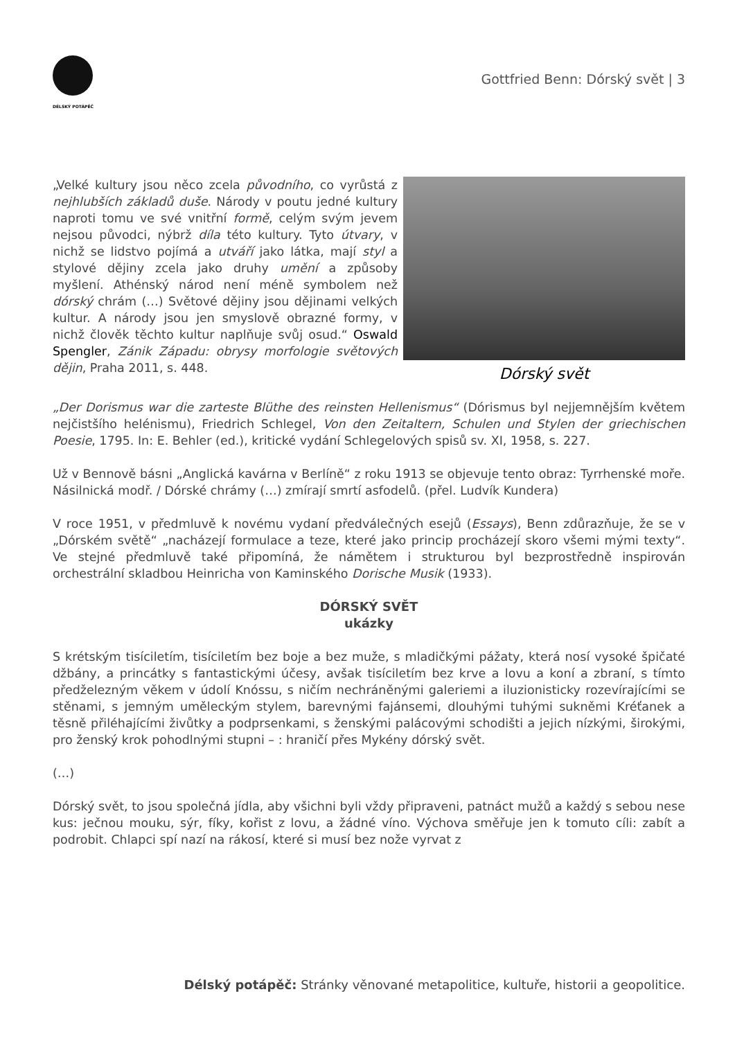DÉLSKÝ POTÁPĚČ
Gottfried Benn: Dórský svět | 3
„Velké kultury jsou něco zcela původního, co vyrůstá z nejhlubších základů duše. Národy v poutu jedné kultury naproti tomu ve své vnitřní formě, celým svým jevem nejsou původci, nýbrž díla této kultury. Tyto útvary, v nichž se lidstvo pojímá a utváří jako látka, mají styl a stylové dějiny zcela jako druhy umění a způsoby myšlení. Athénský národ není méně symbolem než dórský chrám (…) Světové dějiny jsou dějinami velkých kultur. A národy jsou jen smyslově obrazné formy, v nichž člověk těchto kultur naplňuje svůj osud.“ Oswald Spengler, Zánik Západu: obrysy morfologie světových dějin, Praha 2011, s. 448.
Dórský svět
„Der Dorismus war die zarteste Blüthe des reinsten Hellenismus“ (Dórismus byl nejjemnějším květem nejčistšího helénismu), Friedrich Schlegel, Von den Zeitaltern, Schulen und Stylen der griechischen Poesie, 1795. In: E. Behler (ed.), kritické vydání Schlegelových spisů sv. XI, 1958, s. 227.
Už v Bennově básni „Anglická kavárna v Berlíně“ z roku 1913 se objevuje tento obraz: Tyrrhenské moře. Násilnická modř. / Dórské chrámy (…) zmírají smrtí asfodelů. (přel. Ludvík Kundera)
V roce 1951, v předmluvě k novému vydaní předválečných esejů (Essays), Benn zdůrazňuje, že se v „Dórském světě“ „nacházejí formulace a teze, které jako princip procházejí skoro všemi mými texty“. Ve stejné předmluvě také připomíná, že námětem i strukturou byl bezprostředně inspirován orchestrální skladbou Heinricha von Kaminského Dorische Musik (1933).
DÓRSKÝ SVĚT
ukázky
S krétským tisíciletím, tisíciletím bez boje a bez muže, s mladičkými pážaty, která nosí vysoké špičaté džbány, a princátky s fantastickými účesy, avšak tisíciletím bez krve a lovu a koní a zbraní, s tímto předželezným věkem v údolí Knóssu, s ničím nechráněnými galeriemi a iluzionisticky rozevírajícími se stěnami, s jemným uměleckým stylem, barevnými fajánsemi, dlouhými tuhými sukněmi Kréťanek a těsně přiléhajícími živůtky a podprsenkami, s ženskými palácovými schodišti a jejich nízkými, širokými, pro ženský krok pohodlnými stupni – : hraničí přes Mykény dórský svět.
(…)
Dórský svět, to jsou společná jídla, aby všichni byli vždy připraveni, patnáct mužů a každý s sebou nese kus: ječnou mouku, sýr, fíky, kořist z lovu, a žádné víno. Výchova směřuje jen k tomuto cíli: zabít a podrobit. Chlapci spí nazí na rákosí, které si musí bez nože vyrvat z
Délský potápěč: Stránky věnované metapolitice, kultuře, historii a geopolitice.